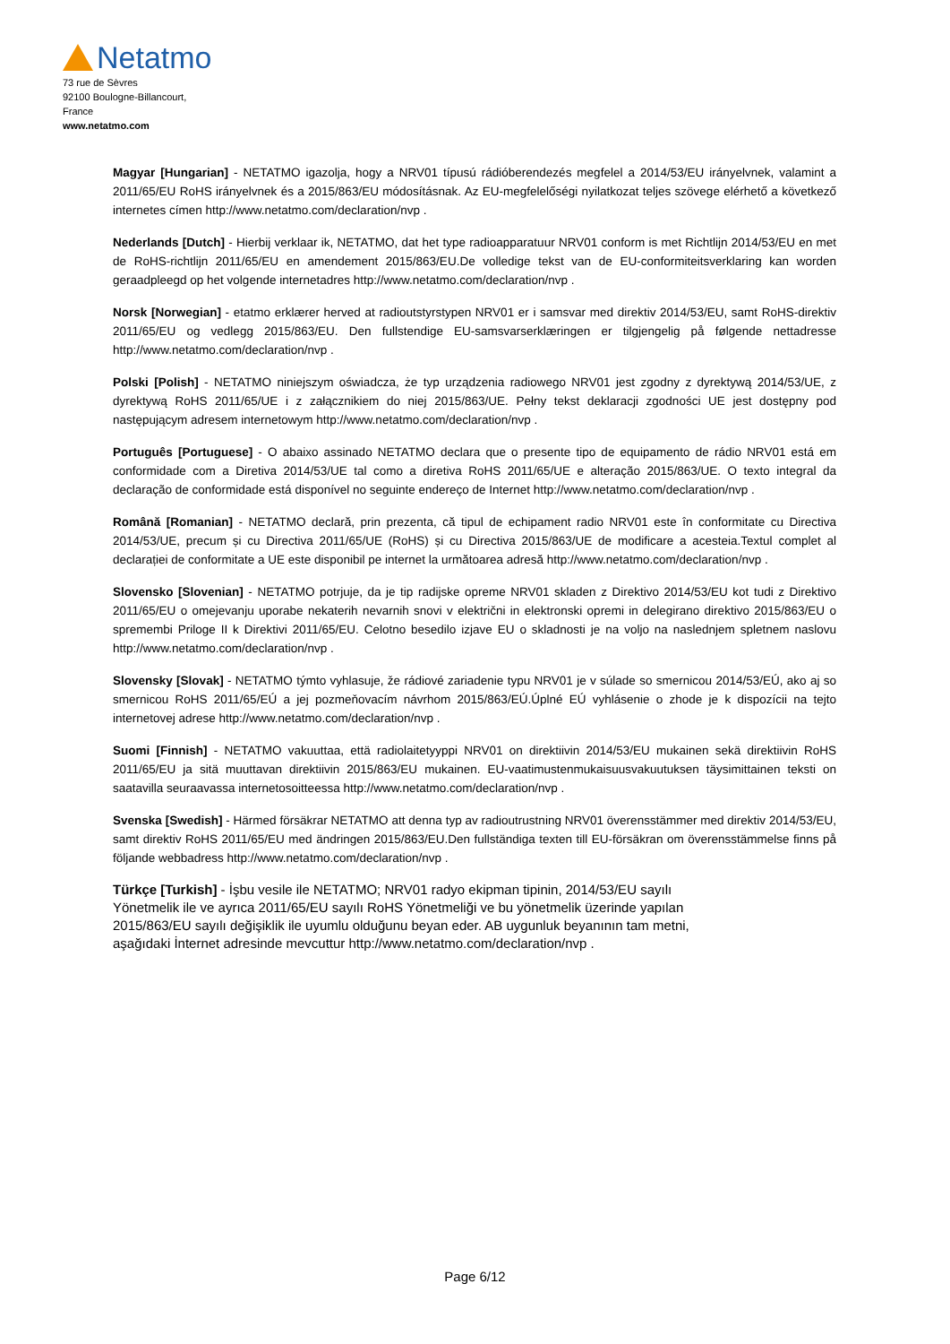Netatmo
73 rue de Sèvres
92100 Boulogne-Billancourt,
France
www.netatmo.com
Magyar [Hungarian] - NETATMO igazolja, hogy a NRV01 típusú rádióberendezés megfelel a 2014/53/EU irányelvnek, valamint a 2011/65/EU RoHS irányelvnek és a 2015/863/EU módosításnak. Az EU-megfelelőségi nyilatkozat teljes szövege elérhető a következő internetes címen http://www.netatmo.com/declaration/nvp .
Nederlands [Dutch] - Hierbij verklaar ik, NETATMO, dat het type radioapparatuur NRV01 conform is met Richtlijn 2014/53/EU en met de RoHS-richtlijn 2011/65/EU en amendement 2015/863/EU.De volledige tekst van de EU-conformiteitsverklaring kan worden geraadpleegd op het volgende internetadres http://www.netatmo.com/declaration/nvp .
Norsk [Norwegian] - etatmo erklærer herved at radioutstyrstypen NRV01 er i samsvar med direktiv 2014/53/EU, samt RoHS-direktiv 2011/65/EU og vedlegg 2015/863/EU. Den fullstendige EU-samsvarserklæringen er tilgjengelig på følgende nettadresse http://www.netatmo.com/declaration/nvp .
Polski [Polish] - NETATMO niniejszym oświadcza, że typ urządzenia radiowego NRV01 jest zgodny z dyrektywą 2014/53/UE, z dyrektywą RoHS 2011/65/UE i z załącznikiem do niej 2015/863/UE. Pełny tekst deklaracji zgodności UE jest dostępny pod następującym adresem internetowym http://www.netatmo.com/declaration/nvp .
Português [Portuguese] - O abaixo assinado NETATMO declara que o presente tipo de equipamento de rádio NRV01 está em conformidade com a Diretiva 2014/53/UE tal como a diretiva RoHS 2011/65/UE e alteração 2015/863/UE. O texto integral da declaração de conformidade está disponível no seguinte endereço de Internet http://www.netatmo.com/declaration/nvp .
Română [Romanian] - NETATMO declară, prin prezenta, că tipul de echipament radio NRV01 este în conformitate cu Directiva 2014/53/UE, precum și cu Directiva 2011/65/UE (RoHS) și cu Directiva 2015/863/UE de modificare a acesteia.Textul complet al declarației de conformitate a UE este disponibil pe internet la următoarea adresă http://www.netatmo.com/declaration/nvp .
Slovensko [Slovenian] - NETATMO potrjuje, da je tip radijske opreme NRV01 skladen z Direktivo 2014/53/EU kot tudi z Direktivo 2011/65/EU o omejevanju uporabe nekaterih nevarnih snovi v električni in elektronski opremi in delegirano direktivo 2015/863/EU o spremembi Priloge II k Direktivi 2011/65/EU. Celotno besedilo izjave EU o skladnosti je na voljo na naslednjem spletnem naslovu http://www.netatmo.com/declaration/nvp .
Slovensky [Slovak] - NETATMO týmto vyhlasuje, že rádiové zariadenie typu NRV01 je v súlade so smernicou 2014/53/EÚ, ako aj so smernicou RoHS 2011/65/EÚ a jej pozmeňovacím návrhom 2015/863/EÚ.Úplné EÚ vyhlásenie o zhode je k dispozícii na tejto internetovej adrese http://www.netatmo.com/declaration/nvp .
Suomi [Finnish] - NETATMO vakuuttaa, että radiolaitetyyppi NRV01 on direktiivin 2014/53/EU mukainen sekä direktiivin RoHS 2011/65/EU ja sitä muuttavan direktiivin 2015/863/EU mukainen. EU-vaatimustenmukaisuusvakuutuksen täysimittainen teksti on saatavilla seuraavassa internetosoitteessa http://www.netatmo.com/declaration/nvp .
Svenska [Swedish] - Härmed försäkrar NETATMO att denna typ av radioutrustning NRV01 överensstämmer med direktiv 2014/53/EU, samt direktiv RoHS 2011/65/EU med ändringen 2015/863/EU.Den fullständiga texten till EU-försäkran om överensstämmelse finns på följande webbadress http://www.netatmo.com/declaration/nvp .
Türkçe [Turkish] - İşbu vesile ile NETATMO; NRV01 radyo ekipman tipinin, 2014/53/EU sayılı
Yönetmelik ile ve ayrıca 2011/65/EU sayılı RoHS Yönetmeliği ve bu yönetmelik üzerinde yapılan
2015/863/EU sayılı değişiklik ile uyumlu olduğunu beyan eder. AB uygunluk beyanının tam metni,
aşağıdaki İnternet adresinde mevcuttur http://www.netatmo.com/declaration/nvp .
Page 6/12